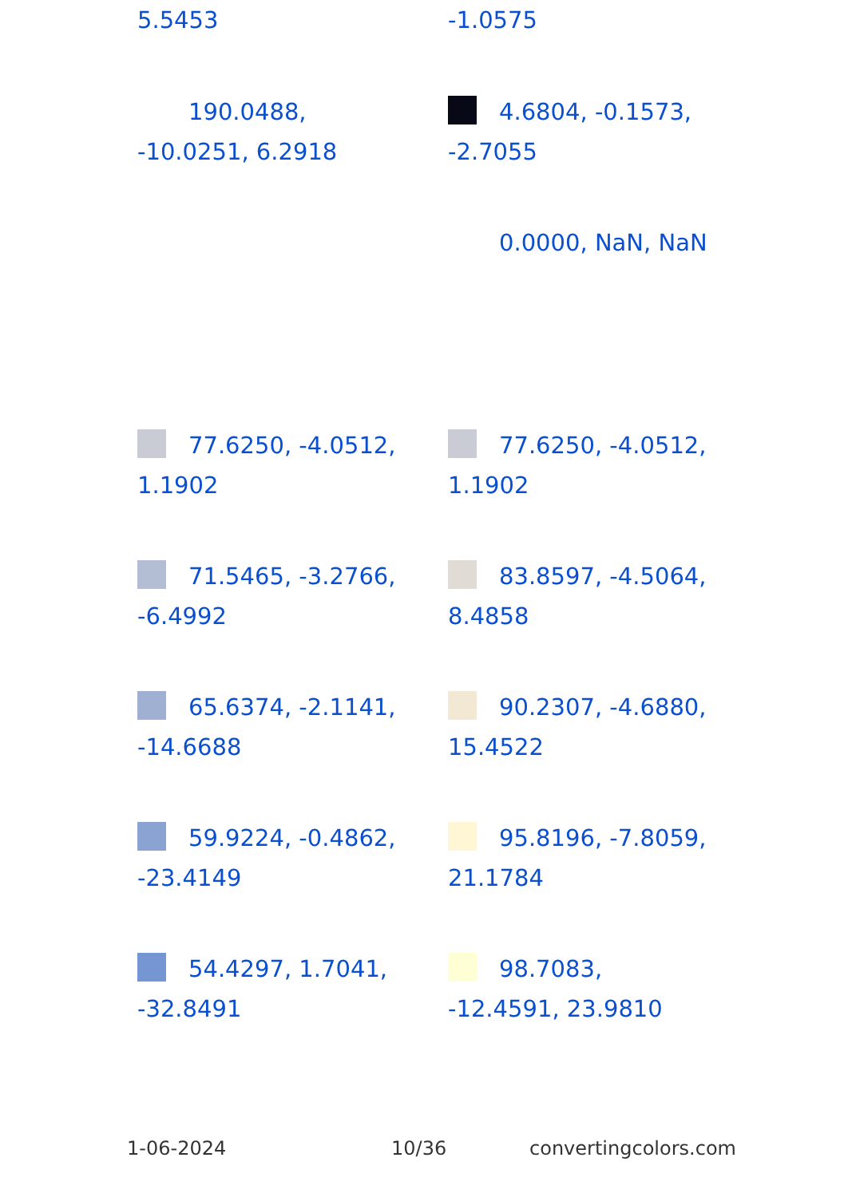5.5453 -1.0575
190.0488, -10.0251, 6.2918
4.6804, -0.1573, -2.7055
0.0000, NaN, NaN
77.6250, -4.0512, 1.1902
77.6250, -4.0512, 1.1902
71.5465, -3.2766, -6.4992
83.8597, -4.5064, 8.4858
65.6374, -2.1141, -14.6688
90.2307, -4.6880, 15.4522
59.9224, -0.4862, -23.4149
95.8196, -7.8059, 21.1784
54.4297, 1.7041, -32.8491
98.7083, -12.4591, 23.9810
1-06-2024 10/36 convertingcolors.com